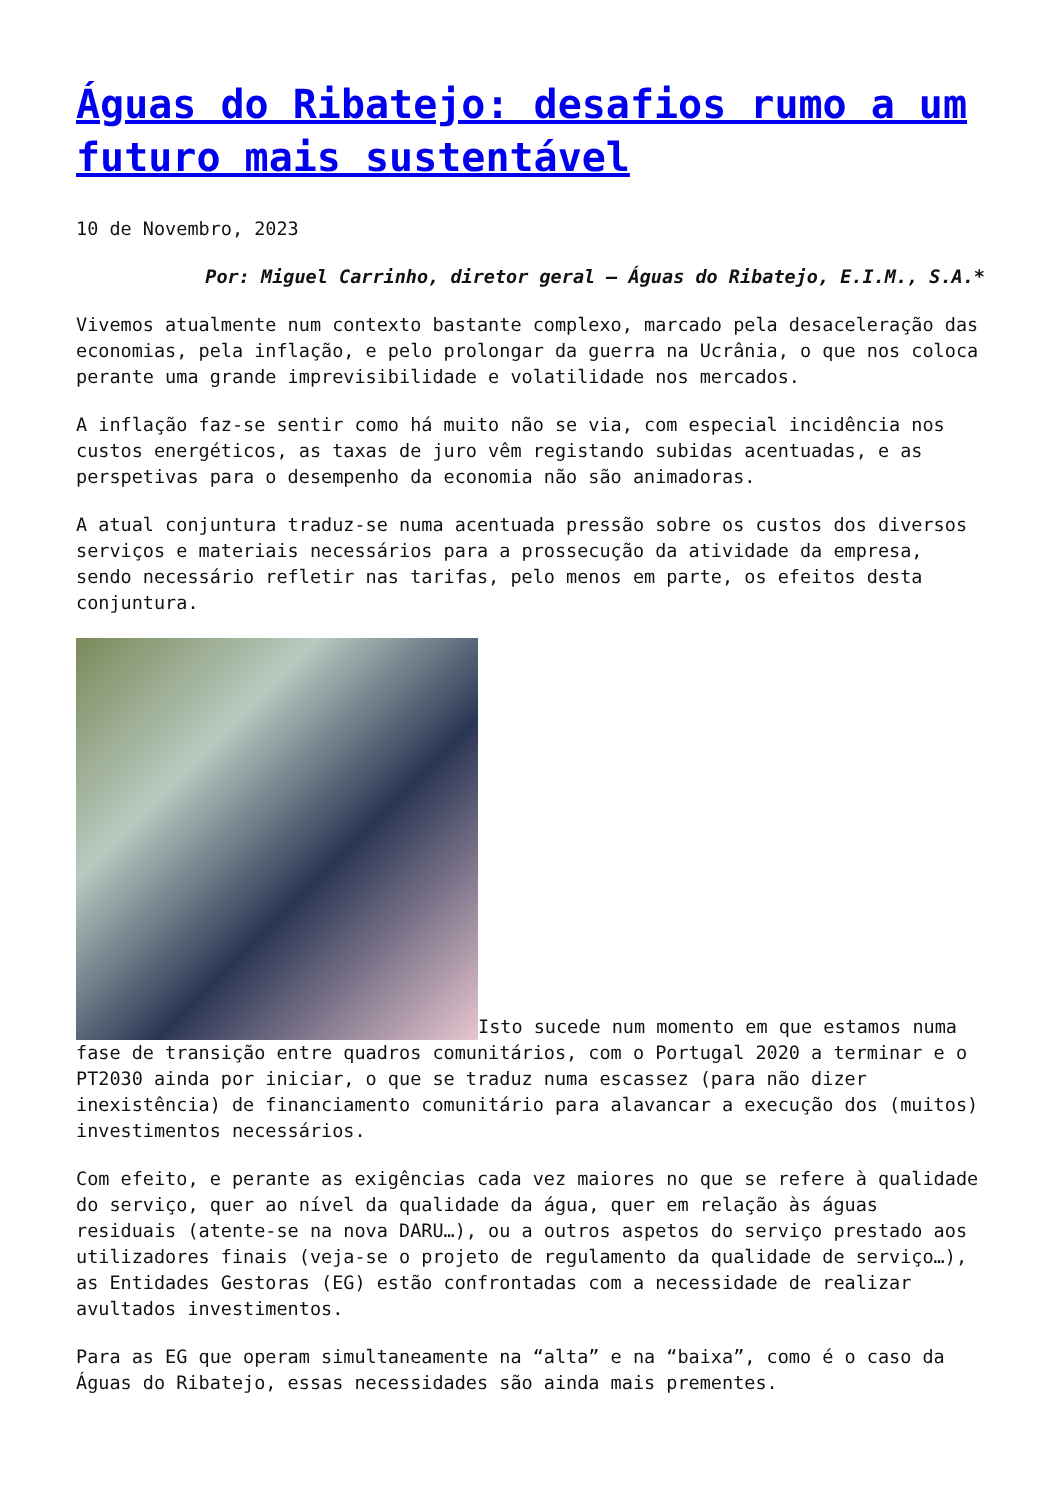Águas do Ribatejo: desafios rumo a um futuro mais sustentável
10 de Novembro, 2023
Por: Miguel Carrinho, diretor geral – Águas do Ribatejo, E.I.M., S.A.*
Vivemos atualmente num contexto bastante complexo, marcado pela desaceleração das economias, pela inflação, e pelo prolongar da guerra na Ucrânia, o que nos coloca perante uma grande imprevisibilidade e volatilidade nos mercados.
A inflação faz-se sentir como há muito não se via, com especial incidência nos custos energéticos, as taxas de juro vêm registando subidas acentuadas, e as perspetivas para o desempenho da economia não são animadoras.
A atual conjuntura traduz-se numa acentuada pressão sobre os custos dos diversos serviços e materiais necessários para a prossecução da atividade da empresa, sendo necessário refletir nas tarifas, pelo menos em parte, os efeitos desta conjuntura.
Isto sucede num momento em que estamos numa fase de transição entre quadros comunitários, com o Portugal 2020 a terminar e o PT2030 ainda por iniciar, o que se traduz numa escassez (para não dizer inexistência) de financiamento comunitário para alavancar a execução dos (muitos) investimentos necessários.
Com efeito, e perante as exigências cada vez maiores no que se refere à qualidade do serviço, quer ao nível da qualidade da água, quer em relação às águas residuais (atente-se na nova DARU…), ou a outros aspetos do serviço prestado aos utilizadores finais (veja-se o projeto de regulamento da qualidade de serviço…), as Entidades Gestoras (EG) estão confrontadas com a necessidade de realizar avultados investimentos.
Para as EG que operam simultaneamente na “alta” e na “baixa”, como é o caso da Águas do Ribatejo, essas necessidades são ainda mais prementes.